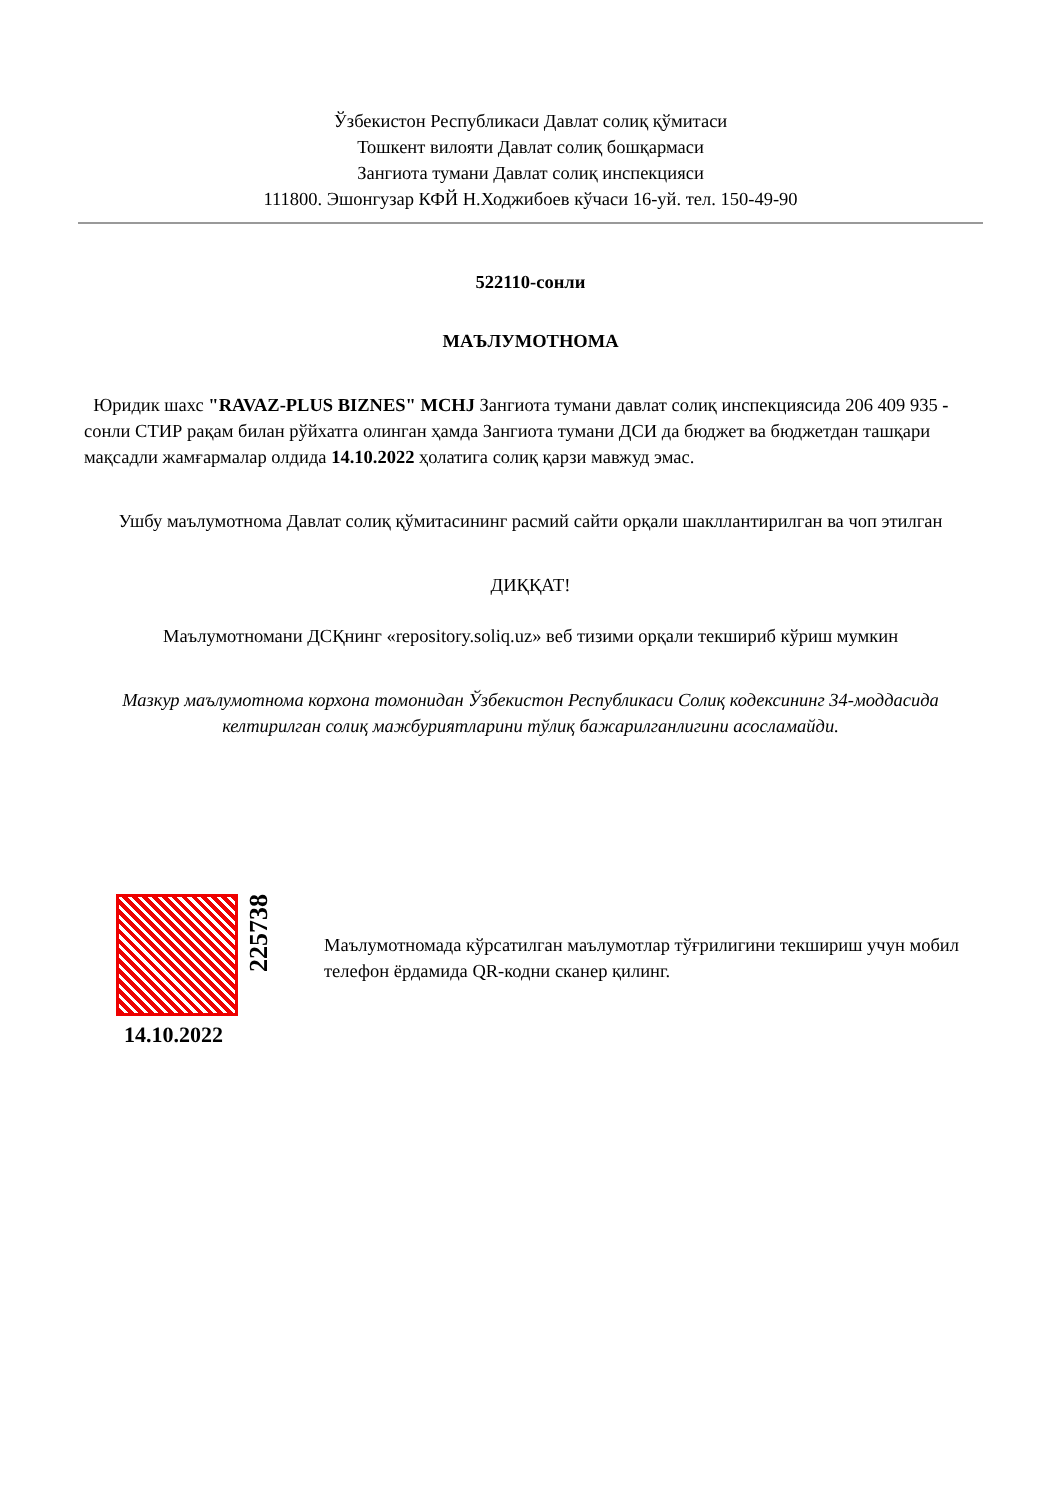Ўзбекистон Республикаси Давлат солиқ қўмитаси
Тошкент вилояти Давлат солиқ бошқармаси
Зангиота тумани Давлат солиқ инспекцияси
111800. Эшонгузар КФЙ Н.Ходжибоев кўчаси 16-уй. тел. 150-49-90
522110-сонли
МАЪЛУМОТНОМА
Юридик шахс "RAVAZ-PLUS BIZNES" MCHJ Зангиота тумани давлат солиқ инспекциясида 206 409 935 - сонли СТИР рақам билан рўйхатга олинган ҳамда Зангиота тумани ДСИ да бюджет ва бюджетдан ташқари мақсадли жамғармалар олдида 14.10.2022 ҳолатига солиқ қарзи мавжуд эмас.
Ушбу маълумотнома Давлат солиқ қўмитасининг расмий сайти орқали шакллантирилган ва чоп этилган
ДИҚҚАТ!
Маълумотномани ДСҚнинг «repository.soliq.uz» веб тизими орқали текшириб кўриш мумкин
Мазкур маълумотнома корхона томонидан Ўзбекистон Республикаси Солиқ кодексининг 34-моддасида келтирилган солиқ мажбуриятларини тўлиқ бажарилганлигини асосламайди.
14.10.2022
225738
Маълумотномада кўрсатилган маълумотлар тўғрилигини текшириш учун мобил телефон ёрдамида QR-кодни сканер қилинг.